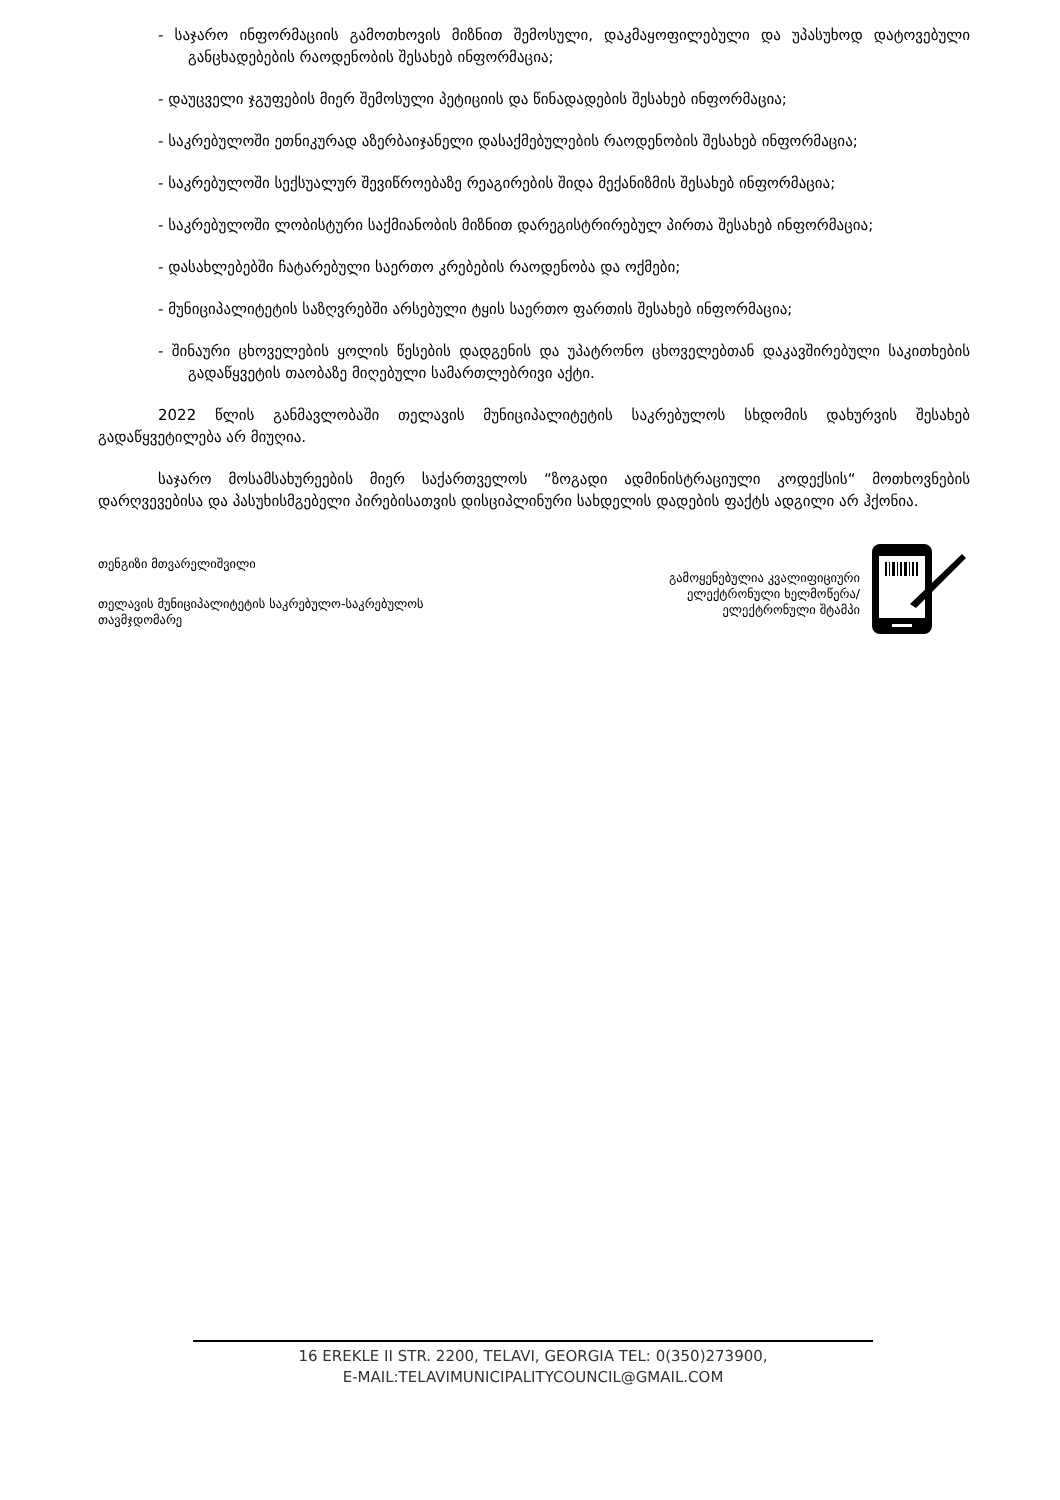- საჯარო ინფორმაციის გამოთხოვის მიზნით შემოსული, დაკმაყოფილებული და უპასუხოდ დატოვებული განცხადებების რაოდენობის შესახებ ინფორმაცია;
- დაუცველი ჯგუფების მიერ შემოსული პეტიციის და წინადადების შესახებ ინფორმაცია;
- საკრებულოში ეთნიკურად აზერბაიჯანელი დასაქმებულების რაოდენობის შესახებ ინფორმაცია;
- საკრებულოში სექსუალურ შევიწროებაზე რეაგირების შიდა მექანიზმის შესახებ ინფორმაცია;
- საკრებულოში ლობისტური საქმიანობის მიზნით დარეგისტრირებულ პირთა შესახებ ინფორმაცია;
- დასახლებებში ჩატარებული საერთო კრებების რაოდენობა და ოქმები;
- მუნიციპალიტეტის საზღვრებში არსებული ტყის საერთო ფართის შესახებ ინფორმაცია;
- შინაური ცხოველების ყოლის წესების დადგენის და უპატრონო ცხოველებთან დაკავშირებული საკითხების გადაწყვეტის თაობაზე მიღებული სამართლებრივი აქტი.
2022 წლის განმავლობაში თელავის მუნიციპალიტეტის საკრებულოს სხდომის დახურვის შესახებ გადაწყვეტილება არ მიუღია.
საჯარო მოსამსახურეების მიერ საქართველოს “ზოგადი ადმინისტრაციული კოდექსის“ მოთხოვნების დარღვევებისა და პასუხისმგებელი პირებისათვის დისციპლინური სახდელის დადების ფაქტს ადგილი არ ჰქონია.
თენგიზი მთვარელიშვილი
თელავის მუნიციპალიტეტის საკრებულო-საკრებულოს
თავმჯდომარე
გამოყენებულია კვალიფიციური
ელექტრონული ხელმოწერა/
ელექტრონული შტამპი
16 EREKLE II STR. 2200, TELAVI, GEORGIA TEL: 0(350)273900,
E-MAIL:TELAVIMUNICIPALITYCOUNCIL@GMAIL.COM